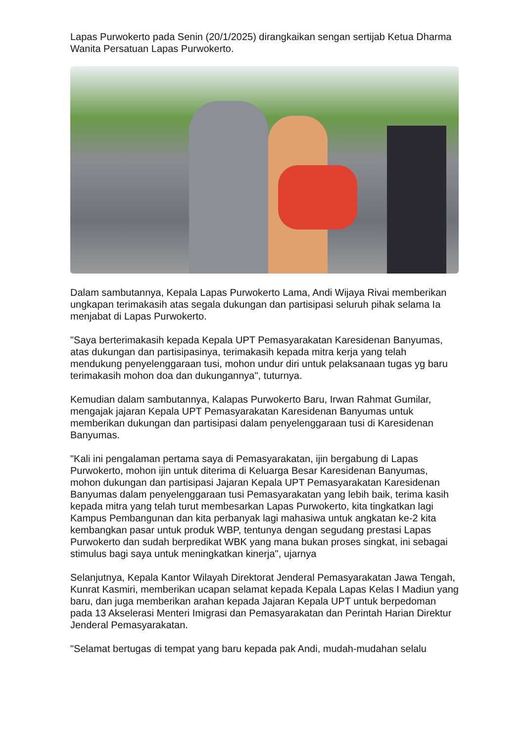Lapas Purwokerto pada Senin (20/1/2025) dirangkaikan sengan sertijab Ketua Dharma Wanita Persatuan Lapas Purwokerto.
Dalam sambutannya, Kepala Lapas Purwokerto Lama, Andi Wijaya Rivai memberikan ungkapan terimakasih atas segala dukungan dan partisipasi seluruh pihak selama Ia menjabat di Lapas Purwokerto.
"Saya berterimakasih kepada Kepala UPT Pemasyarakatan Karesidenan Banyumas, atas dukungan dan partisipasinya, terimakasih kepada mitra kerja yang telah mendukung penyelenggaraan tusi, mohon undur diri untuk pelaksanaan tugas yg baru terimakasih mohon doa dan dukungannya", tuturnya.
Kemudian dalam sambutannya, Kalapas Purwokerto Baru, Irwan Rahmat Gumilar, mengajak jajaran Kepala UPT Pemasyarakatan Karesidenan Banyumas untuk memberikan dukungan dan partisipasi dalam penyelenggaraan tusi di Karesidenan Banyumas.
"Kali ini pengalaman pertama saya di Pemasyarakatan, ijin bergabung di Lapas Purwokerto, mohon ijin untuk diterima di Keluarga Besar Karesidenan Banyumas, mohon dukungan dan partisipasi Jajaran Kepala UPT Pemasyarakatan Karesidenan Banyumas dalam penyelenggaraan tusi Pemasyarakatan yang lebih baik, terima kasih kepada mitra yang telah turut membesarkan Lapas Purwokerto, kita tingkatkan lagi Kampus Pembangunan dan kita perbanyak lagi mahasiwa untuk angkatan ke-2 kita kembangkan pasar untuk produk WBP, tentunya dengan segudang prestasi Lapas Purwokerto dan sudah berpredikat WBK yang mana bukan proses singkat, ini sebagai stimulus bagi saya untuk meningkatkan kinerja", ujarnya
Selanjutnya, Kepala Kantor Wilayah Direktorat Jenderal Pemasyarakatan Jawa Tengah, Kunrat Kasmiri, memberikan ucapan selamat kepada Kepala Lapas Kelas I Madiun yang baru, dan juga memberikan arahan kepada Jajaran Kepala UPT untuk berpedoman pada 13 Akselerasi Menteri Imigrasi dan Pemasyarakatan dan Perintah Harian Direktur Jenderal Pemasyarakatan.
"Selamat bertugas di tempat yang baru kepada pak Andi, mudah-mudahan selalu